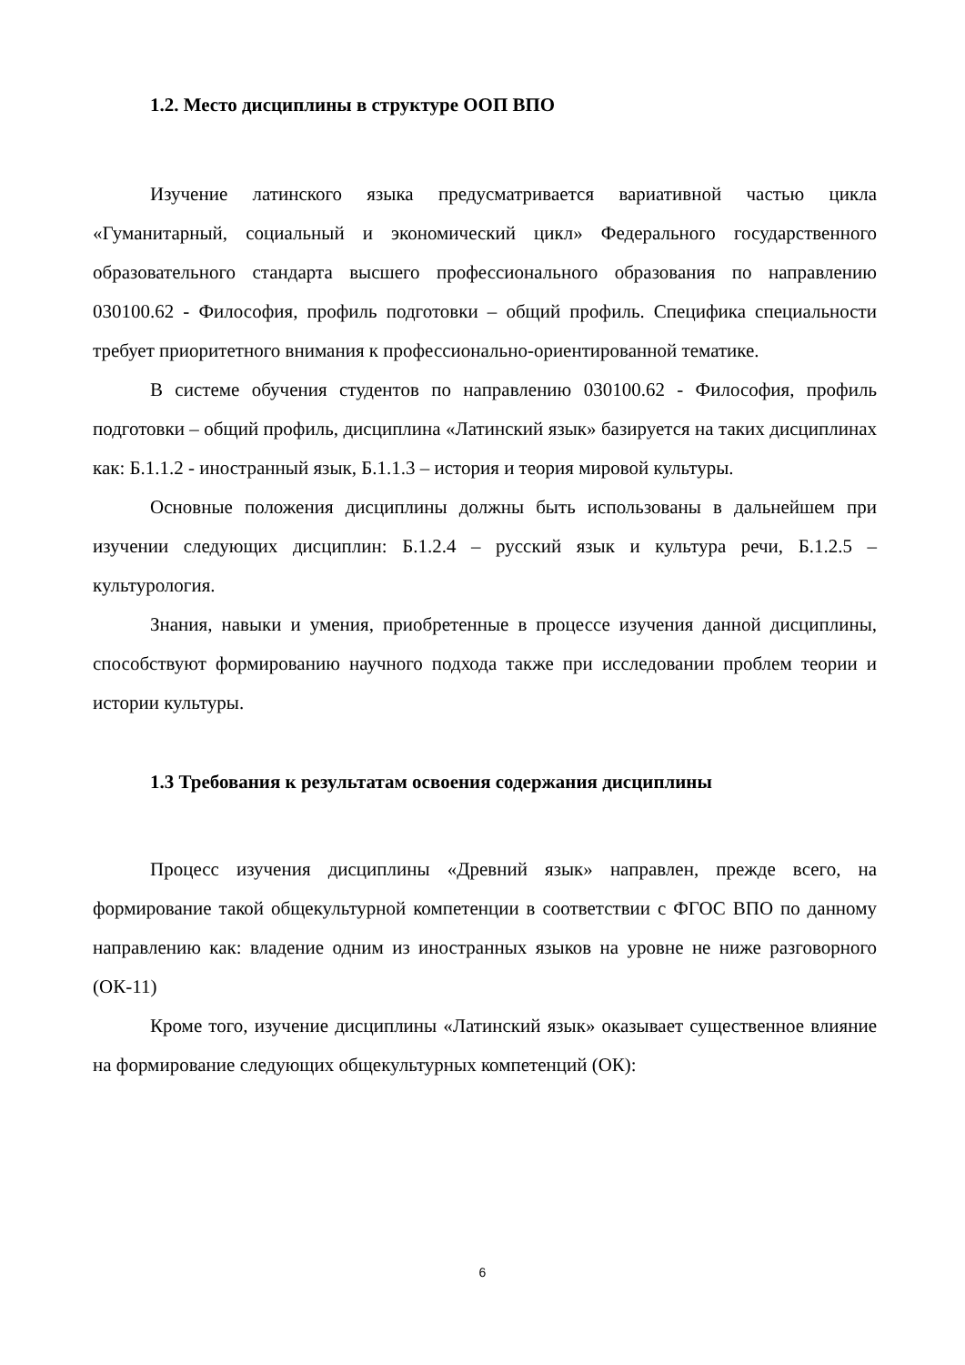1.2. Место дисциплины в структуре ООП ВПО
Изучение латинского языка предусматривается вариативной частью цикла «Гуманитарный, социальный и экономический цикл» Федерального государственного образовательного стандарта высшего профессионального образования по направлению 030100.62 - Философия, профиль подготовки – общий профиль. Специфика специальности требует приоритетного внимания к профессионально-ориентированной тематике.
В системе обучения студентов по направлению 030100.62 - Философия, профиль подготовки – общий профиль, дисциплина «Латинский язык» базируется на таких дисциплинах как: Б.1.1.2 - иностранный язык, Б.1.1.3 – история и теория мировой культуры.
Основные положения дисциплины должны быть использованы в дальнейшем при изучении следующих дисциплин: Б.1.2.4 – русский язык и культура речи, Б.1.2.5 – культурология.
Знания, навыки и умения, приобретенные в процессе изучения данной дисциплины, способствуют формированию научного подхода также при исследовании проблем теории и истории культуры.
1.3 Требования к результатам освоения содержания дисциплины
Процесс изучения дисциплины «Древний язык» направлен, прежде всего, на формирование такой общекультурной компетенции в соответствии с ФГОС ВПО по данному направлению как: владение одним из иностранных языков на уровне не ниже разговорного (ОК-11)
Кроме того, изучение дисциплины «Латинский язык» оказывает существенное влияние на формирование следующих общекультурных компетенций (ОК):
6